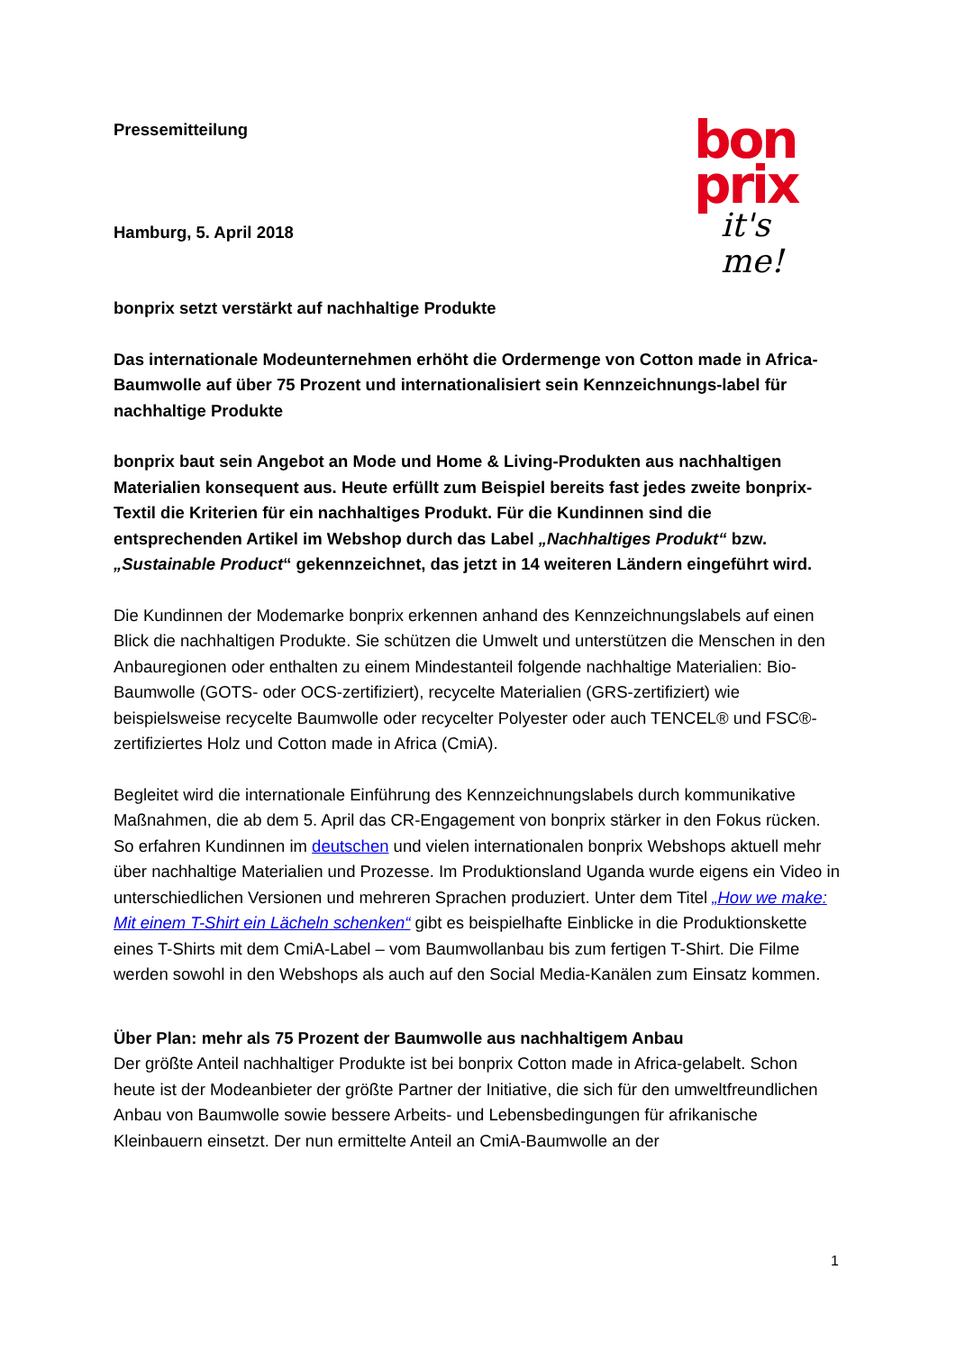Pressemitteilung
bon
prix
it's me!
Hamburg, 5. April 2018
bonprix setzt verstärkt auf nachhaltige Produkte
Das internationale Modeunternehmen erhöht die Ordermenge von Cotton made in Africa-Baumwolle auf über 75 Prozent und internationalisiert sein Kennzeichnungs-label für nachhaltige Produkte
bonprix baut sein Angebot an Mode und Home & Living-Produkten aus nachhaltigen Materialien konsequent aus. Heute erfüllt zum Beispiel bereits fast jedes zweite bonprix-Textil die Kriterien für ein nachhaltiges Produkt. Für die Kundinnen sind die entsprechenden Artikel im Webshop durch das Label „Nachhaltiges Produkt“ bzw. „Sustainable Product“ gekennzeichnet, das jetzt in 14 weiteren Ländern eingeführt wird.
Die Kundinnen der Modemarke bonprix erkennen anhand des Kennzeichnungslabels auf einen Blick die nachhaltigen Produkte. Sie schützen die Umwelt und unterstützen die Menschen in den Anbauregionen oder enthalten zu einem Mindestanteil folgende nachhaltige Materialien: Bio-Baumwolle (GOTS- oder OCS-zertifiziert), recycelte Materialien (GRS-zertifiziert) wie beispielsweise recycelte Baumwolle oder recycelter Polyester oder auch TENCEL® und FSC®-zertifiziertes Holz und Cotton made in Africa (CmiA).
Begleitet wird die internationale Einführung des Kennzeichnungslabels durch kommunikative Maßnahmen, die ab dem 5. April das CR-Engagement von bonprix stärker in den Fokus rücken. So erfahren Kundinnen im deutschen und vielen internationalen bonprix Webshops aktuell mehr über nachhaltige Materialien und Prozesse. Im Produktionsland Uganda wurde eigens ein Video in unterschiedlichen Versionen und mehreren Sprachen produziert. Unter dem Titel „How we make: Mit einem T-Shirt ein Lächeln schenken“ gibt es beispielhafte Einblicke in die Produktionskette eines T-Shirts mit dem CmiA-Label – vom Baumwollanbau bis zum fertigen T-Shirt. Die Filme werden sowohl in den Webshops als auch auf den Social Media-Kanälen zum Einsatz kommen.
Über Plan: mehr als 75 Prozent der Baumwolle aus nachhaltigem Anbau
Der größte Anteil nachhaltiger Produkte ist bei bonprix Cotton made in Africa-gelabelt. Schon heute ist der Modeanbieter der größte Partner der Initiative, die sich für den umweltfreundlichen Anbau von Baumwolle sowie bessere Arbeits- und Lebensbedingungen für afrikanische Kleinbauern einsetzt. Der nun ermittelte Anteil an CmiA-Baumwolle an der
1